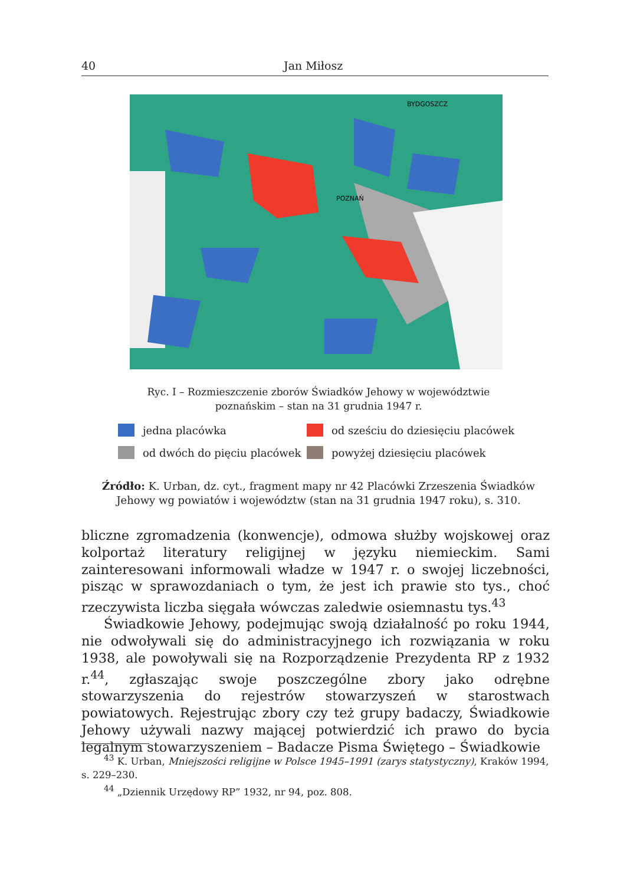40 Jan Miłosz
BYDGOSZCZ
POZNAŃ
Ryc. I – Rozmieszczenie zborów Świadków Jehowy w województwie
poznańskim – stan na 31 grudnia 1947 r.
jedna placówka
od sześciu do dziesięciu placówek
od dwóch do pięciu placówek
powyżej dziesięciu placówek
Źródło: K. Urban, dz. cyt., fragment mapy nr 42 Placówki Zrzeszenia Świadków Jehowy wg powiatów i województw (stan na 31 grudnia 1947 roku), s. 310.
bliczne zgromadzenia (konwencje), odmowa służby wojskowej oraz kolportaż literatury religijnej w języku niemieckim. Sami zainteresowani informowali władze w 1947 r. o swojej liczebności, pisząc w sprawozdaniach o tym, że jest ich prawie sto tys., choć rzeczywista liczba sięgała wówczas zaledwie osiemnastu tys.<sup>43</sup>
Świadkowie Jehowy, podejmując swoją działalność po roku 1944, nie odwoływali się do administracyjnego ich rozwiązania w roku 1938, ale powoływali się na Rozporządzenie Prezydenta RP z 1932 r.<sup>44</sup>, zgłaszając swoje poszczególne zbory jako odrębne stowarzyszenia do rejestrów stowarzyszeń w starostwach powiatowych. Rejestrując zbory czy też grupy badaczy, Świadkowie Jehowy używali nazwy mającej potwierdzić ich prawo do bycia legalnym stowarzyszeniem – Badacze Pisma Świętego – Świadkowie
<sup>43</sup> K. Urban, Mniejszości religijne w Polsce 1945–1991 (zarys statystyczny), Kraków 1994, s. 229–230.
<sup>44</sup> „Dziennik Urzędowy RP” 1932, nr 94, poz. 808.